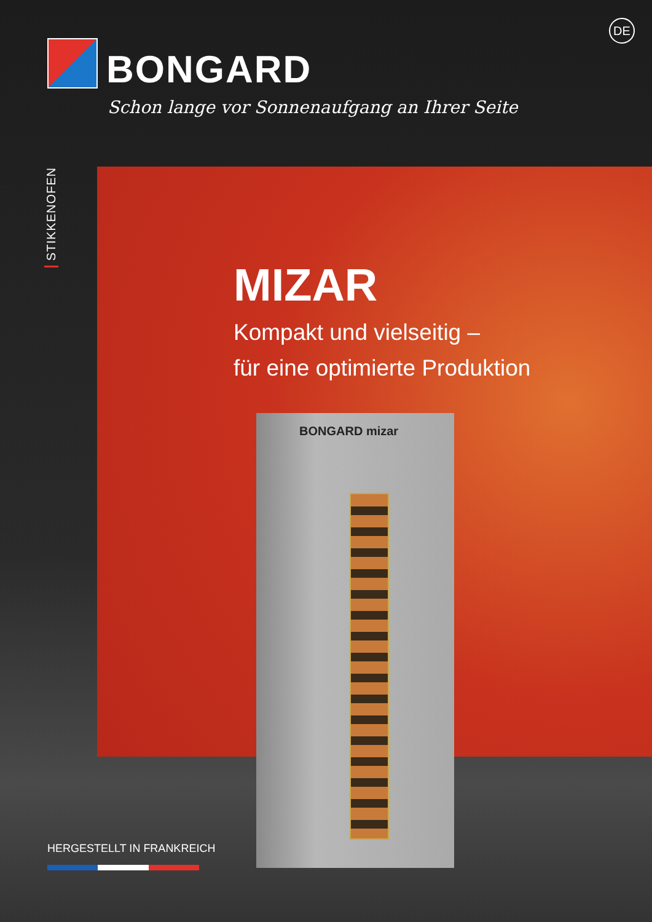DE
BONGARD
Schon lange vor Sonnenaufgang an Ihrer Seite
STIKKENOFEN
MIZAR
Kompakt und vielseitig –
für eine optimierte Produktion
BONGARD mizar
HERGESTELLT IN FRANKREICH